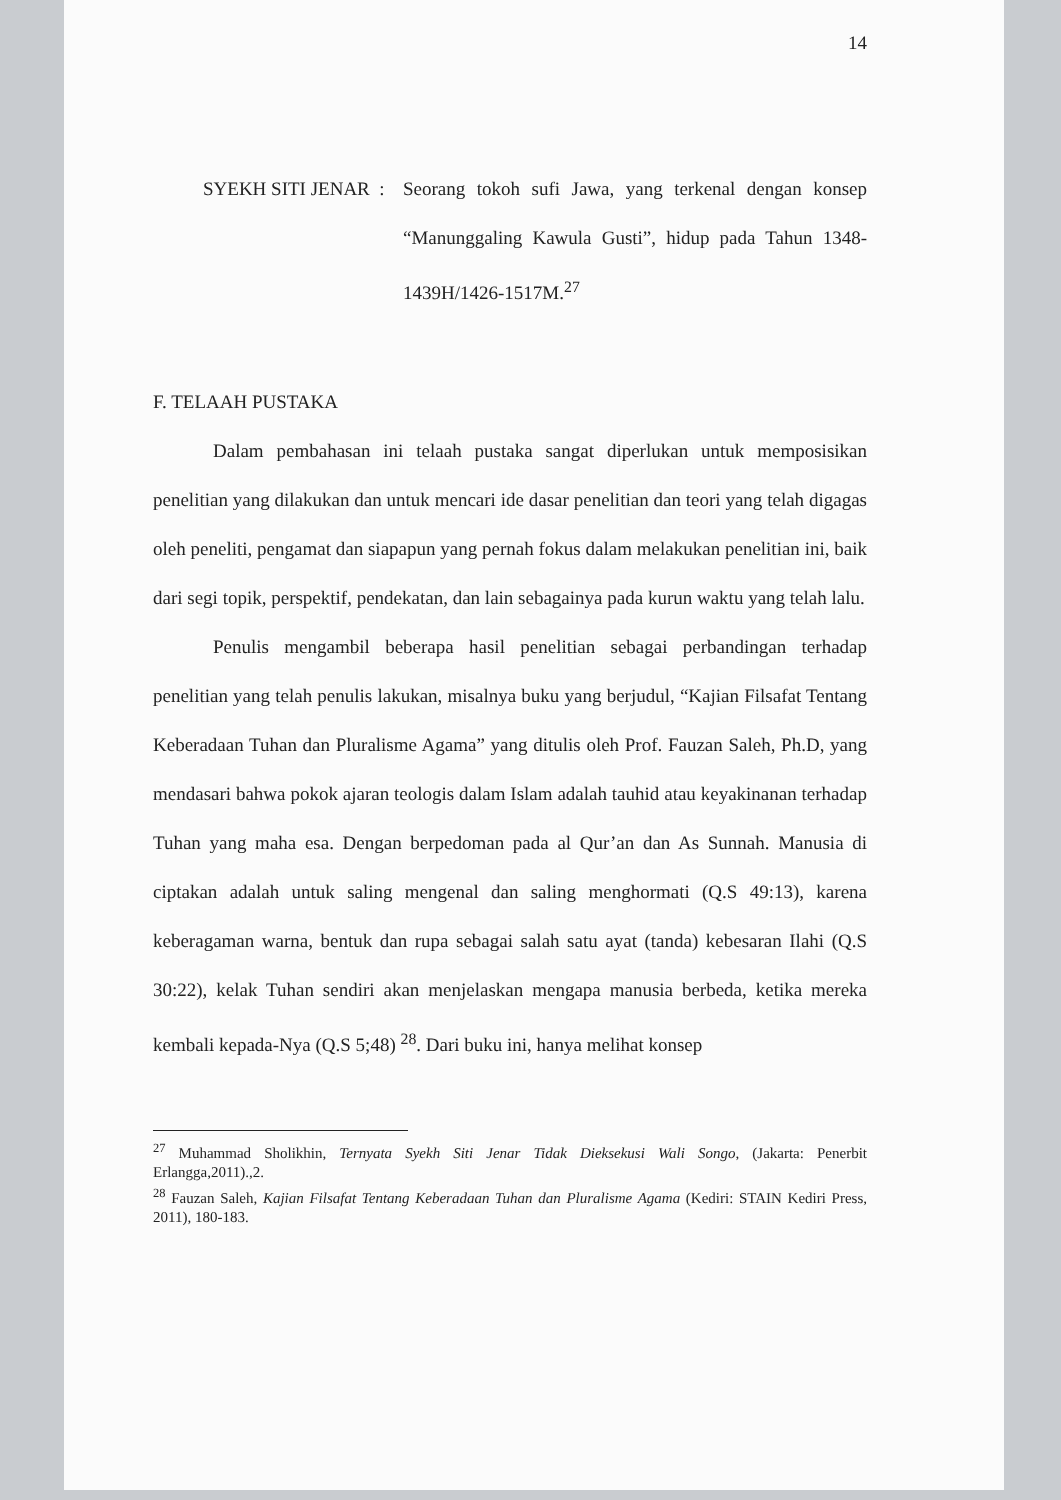14
SYEKH SITI JENAR : Seorang tokoh sufi Jawa, yang terkenal dengan konsep “Manunggaling Kawula Gusti”, hidup pada Tahun 1348-1439H/1426-1517M.<sup>27</sup>
F. TELAAH PUSTAKA
Dalam pembahasan ini telaah pustaka sangat diperlukan untuk memposisikan penelitian yang dilakukan dan untuk mencari ide dasar penelitian dan teori yang telah digagas oleh peneliti, pengamat dan siapapun yang pernah fokus dalam melakukan penelitian ini, baik dari segi topik, perspektif, pendekatan, dan lain sebagainya pada kurun waktu yang telah lalu.
Penulis mengambil beberapa hasil penelitian sebagai perbandingan terhadap penelitian yang telah penulis lakukan, misalnya buku yang berjudul, “Kajian Filsafat Tentang Keberadaan Tuhan dan Pluralisme Agama” yang ditulis oleh Prof. Fauzan Saleh, Ph.D, yang mendasari bahwa pokok ajaran teologis dalam Islam adalah tauhid atau keyakinanan terhadap Tuhan yang maha esa. Dengan berpedoman pada al Qur’an dan As Sunnah. Manusia di ciptakan adalah untuk saling mengenal dan saling menghormati (Q.S 49:13), karena keberagaman warna, bentuk dan rupa sebagai salah satu ayat (tanda) kebesaran Ilahi (Q.S 30:22), kelak Tuhan sendiri akan menjelaskan mengapa manusia berbeda, ketika mereka kembali kepada-Nya (Q.S 5;48) <sup>28</sup>. Dari buku ini, hanya melihat konsep
<sup>27</sup> Muhammad Sholikhin, Ternyata Syekh Siti Jenar Tidak Dieksekusi Wali Songo, (Jakarta: Penerbit Erlangga,2011).,2.
<sup>28</sup> Fauzan Saleh, Kajian Filsafat Tentang Keberadaan Tuhan dan Pluralisme Agama (Kediri: STAIN Kediri Press, 2011), 180-183.